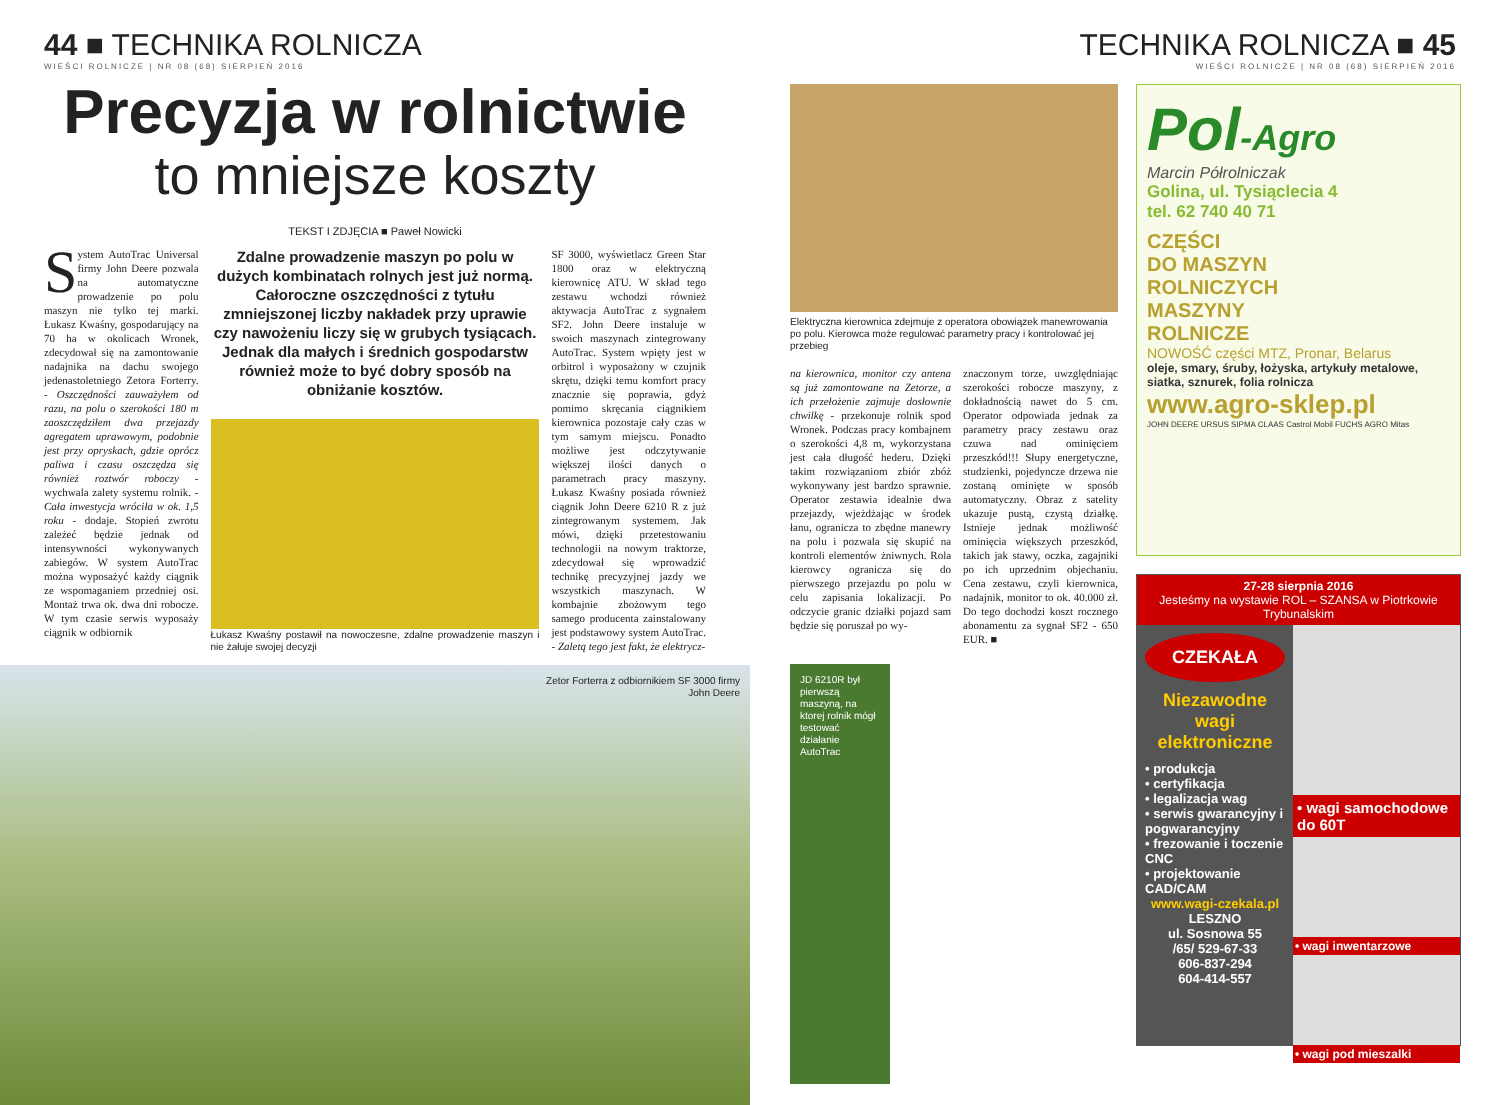44 ■ TECHNIKA ROLNICZA
WIEŚCI ROLNICZE | NR 08 (68) SIERPIEŃ 2016
Precyzja w rolnictwie
to mniejsze koszty
TEKST I ZDJĘCIA ■ Paweł Nowicki
System AutoTrac Universal firmy John Deere pozwala na automatyczne prowadzenie po polu maszyn nie tylko tej marki. Łukasz Kwaśny, gospodarujący na 70 ha w okolicach Wronek, zdecydował się na zamontowanie nadajnika na dachu swojego jedenastoletniego Zetora Forterry. - Oszczędności zauważyłem od razu, na polu o szerokości 180 m zaoszczędziłem dwa przejazdy agregatem uprawowym, podobnie jest przy opryskach, gdzie oprócz paliwa i czasu oszczędza się również roztwór roboczy - wychwala zalety systemu rolnik. - Cała inwestycja wróciła w ok. 1,5 roku - dodaje. Stopień zwrotu zależeć będzie jednak od intensywności wykonywanych zabiegów. W system AutoTrac można wyposażyć każdy ciągnik ze wspomaganiem przedniej osi. Montaż trwa ok. dwa dni robocze. W tym czasie serwis wyposaży ciągnik w odbiornik
Zdalne prowadzenie maszyn po polu w dużych kombinatach rolnych jest już normą. Całoroczne oszczędności z tytułu zmniejszonej liczby nakładek przy uprawie czy nawożeniu liczy się w grubych tysiącach. Jednak dla małych i średnich gospodarstw również może to być dobry sposób na obniżanie kosztów.
Łukasz Kwaśny postawił na nowoczesne, zdalne prowadzenie maszyn i nie żałuje swojej decyzji
SF 3000, wyświetlacz Green Star 1800 oraz w elektryczną kierownicę ATU. W skład tego zestawu wchodzi również aktywacja AutoTrac z sygnałem SF2. John Deere instaluje w swoich maszynach zintegrowany AutoTrac. System wpięty jest w orbitrol i wyposażony w czujnik skrętu, dzięki temu komfort pracy znacznie się poprawia, gdyż pomimo skręcania ciągnikiem kierownica pozostaje cały czas w tym samym miejscu. Ponadto możliwe jest odczytywanie większej ilości danych o parametrach pracy maszyny. Łukasz Kwaśny posiada również ciągnik John Deere 6210 R z już zintegrowanym systemem. Jak mówi, dzięki przetestowaniu technologii na nowym traktorze, zdecydował się wprowadzić technikę precyzyjnej jazdy we wszystkich maszynach. W kombajnie zbożowym tego samego producenta zainstalowany jest podstawowy system AutoTrac. - Zaletą tego jest fakt, że elektrycz-
Zetor Forterra z odbiornikiem SF 3000 firmy
John Deere
TECHNIKA ROLNICZA ■ 45
WIEŚCI ROLNICZE | NR 08 (68) SIERPIEŃ 2016
Elektryczna kierownica zdejmuje z operatora obowiązek manewrowania po polu. Kierowca może regulować parametry pracy i kontrolować jej przebieg
na kierownica, monitor czy antena są już zamontowane na Zetorze, a ich przełożenie zajmuje dosłownie chwilkę - przekonuje rolnik spod Wronek. Podczas pracy kombajnem o szerokości 4,8 m, wykorzystana jest cała długość hederu. Dzięki takim rozwiązaniom zbiór zbóż wykonywany jest bardzo sprawnie. Operator zestawia idealnie dwa przejazdy, wjeżdżając w środek łanu, ogranicza to zbędne manewry na polu i pozwala się skupić na kontroli elementów żniwnych. Rola kierowcy ogranicza się do pierwszego przejazdu po polu w celu zapisania lokalizacji. Po odczycie granic działki pojazd sam będzie się poruszał po wy-
znaczonym torze, uwzględniając szerokości robocze maszyny, z dokładnością nawet do 5 cm. Operator odpowiada jednak za parametry pracy zestawu oraz czuwa nad ominięciem przeszkód!!! Słupy energetyczne, studzienki, pojedyncze drzewa nie zostaną ominięte w sposób automatyczny. Obraz z satelity ukazuje pustą, czystą działkę. Istnieje jednak możliwość ominięcia większych przeszkód, takich jak stawy, oczka, zagajniki po ich uprzednim objechaniu. Cena zestawu, czyli kierownica, nadajnik, monitor to ok. 40.000 zł. Do tego dochodzi koszt rocznego abonamentu za sygnał SF2 - 650 EUR. ■
JD 6210R był pierwszą maszyną, na ktorej rolnik mógł testować działanie AutoTrac
Pol-Agro
Marcin Półrolniczak
Golina, ul. Tysiąclecia 4
tel. 62 740 40 71
CZĘŚCI
DO MASZYN
ROLNICZYCH
MASZYNY
ROLNICZE
NOWOŚĆ części MTZ, Pronar, Belarus
oleje, smary, śruby, łożyska, artykuły metalowe, siatka, sznurek, folia rolnicza
www.agro-sklep.pl
JOHN DEERE URSUS SIPMA CLAAS Castrol Mobil FUCHS AGRO Mitas
27-28 sierpnia 2016
Jesteśmy na wystawie ROL – SZANSA w Piotrkowie Trybunalskim
CZEKAŁA
Niezawodne wagi elektroniczne
• produkcja
• certyfikacja
• legalizacja wag
• serwis gwarancyjny i pogwarancyjny
• frezowanie i toczenie CNC
• projektowanie CAD/CAM
www.wagi-czekala.pl
LESZNO
ul. Sosnowa 55
/65/ 529-67-33
606-837-294
604-414-557
• wagi samochodowe do 60T
• wagi inwentarzowe
• wagi pod mieszalki